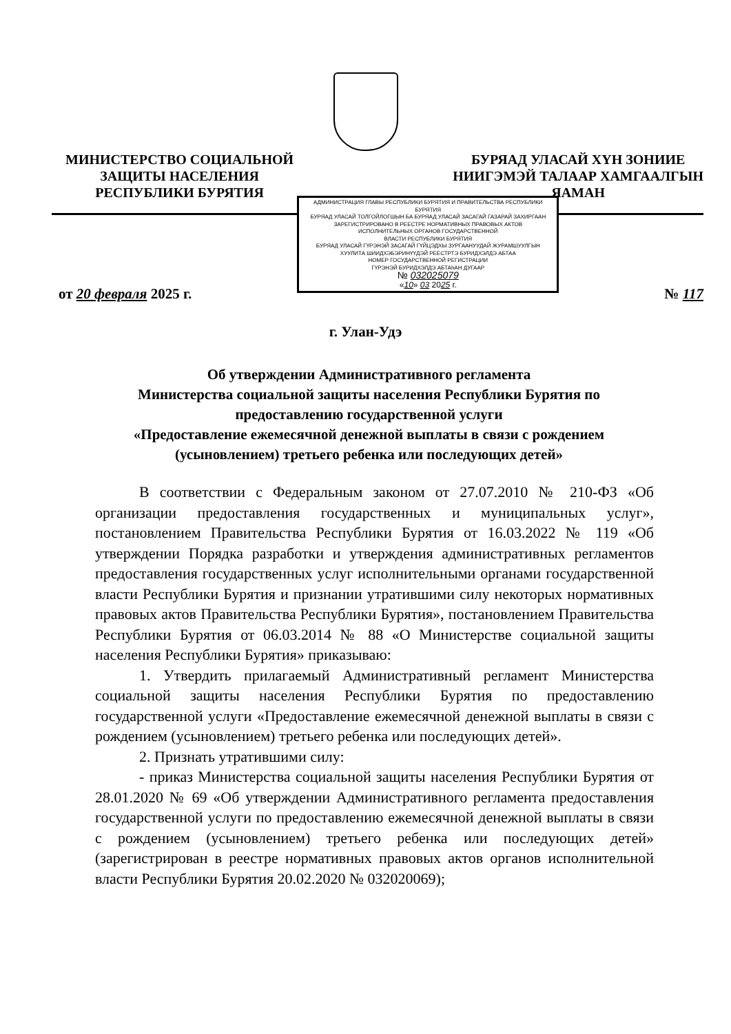МИНИСТЕРСТВО СОЦИАЛЬНОЙ
ЗАЩИТЫ НАСЕЛЕНИЯ
РЕСПУБЛИКИ БУРЯТИЯ
БУРЯАД УЛАСАЙ ХҮН ЗОНИИЕ
НИИГЭМЭЙ ТАЛААР ХАМГААЛГЫН
ЯАМАН
от 20 февраля 2025 г.
АДМИНИСТРАЦИЯ ГЛАВЫ РЕСПУБЛИКИ БУРЯТИЯ И ПРАВИТЕЛЬСТВА РЕСПУБЛИКИ БУРЯТИЯ
БУРЯАД УЛАСАЙ ТОЛГОЙЛОГШЫН БА БУРЯАД УЛАСАЙ ЗАСАГАЙ ГАЗАРАЙ ЗАХИРГААН
ЗАРЕГИСТРИРОВАНО В РЕЕСТРЕ НОРМАТИВНЫХ ПРАВОВЫХ АКТОВ
ИСПОЛНИТЕЛЬНЫХ ОРГАНОВ ГОСУДАРСТВЕННОЙ
ВЛАСТИ РЕСПУБЛИКИ БУРЯТИЯ
БУРЯАД УЛАСАЙ ГҮРЭНЭЙ ЗАСАГАЙ ГҮЙЦЭДХЫ ЗУРГААНУУДАЙ ЖУРАМШУУЛГЫН
ХУУЛИТА ШИИДХЭБЭРИНҮҮДЭЙ РЕЕСТРТЭ БУРИДХЭЛДЭ АБТАА
НОМЕР ГОСУДАРСТВЕННОЙ РЕГИСТРАЦИИ
ГҮРЭНЭЙ БУРИДХЭЛДЭ АБТАһАН ДУГААР
№ 032025079
«10» 03 2025 г.
№ 117
г. Улан-Удэ
Об утверждении Административного регламента
Министерства социальной защиты населения Республики Бурятия по предоставлению государственной услуги
«Предоставление ежемесячной денежной выплаты в связи с рождением (усыновлением) третьего ребенка или последующих детей»
В соответствии с Федеральным законом от 27.07.2010 № 210-ФЗ «Об организации предоставления государственных и муниципальных услуг», постановлением Правительства Республики Бурятия от 16.03.2022 № 119 «Об утверждении Порядка разработки и утверждения административных регламентов предоставления государственных услуг исполнительными органами государственной власти Республики Бурятия и признании утратившими силу некоторых нормативных правовых актов Правительства Республики Бурятия», постановлением Правительства Республики Бурятия от 06.03.2014 № 88 «О Министерстве социальной защиты населения Республики Бурятия» приказываю:
1. Утвердить прилагаемый Административный регламент Министерства социальной защиты населения Республики Бурятия по предоставлению государственной услуги «Предоставление ежемесячной денежной выплаты в связи с рождением (усыновлением) третьего ребенка или последующих детей».
2. Признать утратившими силу:
- приказ Министерства социальной защиты населения Республики Бурятия от 28.01.2020 № 69 «Об утверждении Административного регламента предоставления государственной услуги по предоставлению ежемесячной денежной выплаты в связи с рождением (усыновлением) третьего ребенка или последующих детей» (зарегистрирован в реестре нормативных правовых актов органов исполнительной власти Республики Бурятия 20.02.2020 № 032020069);